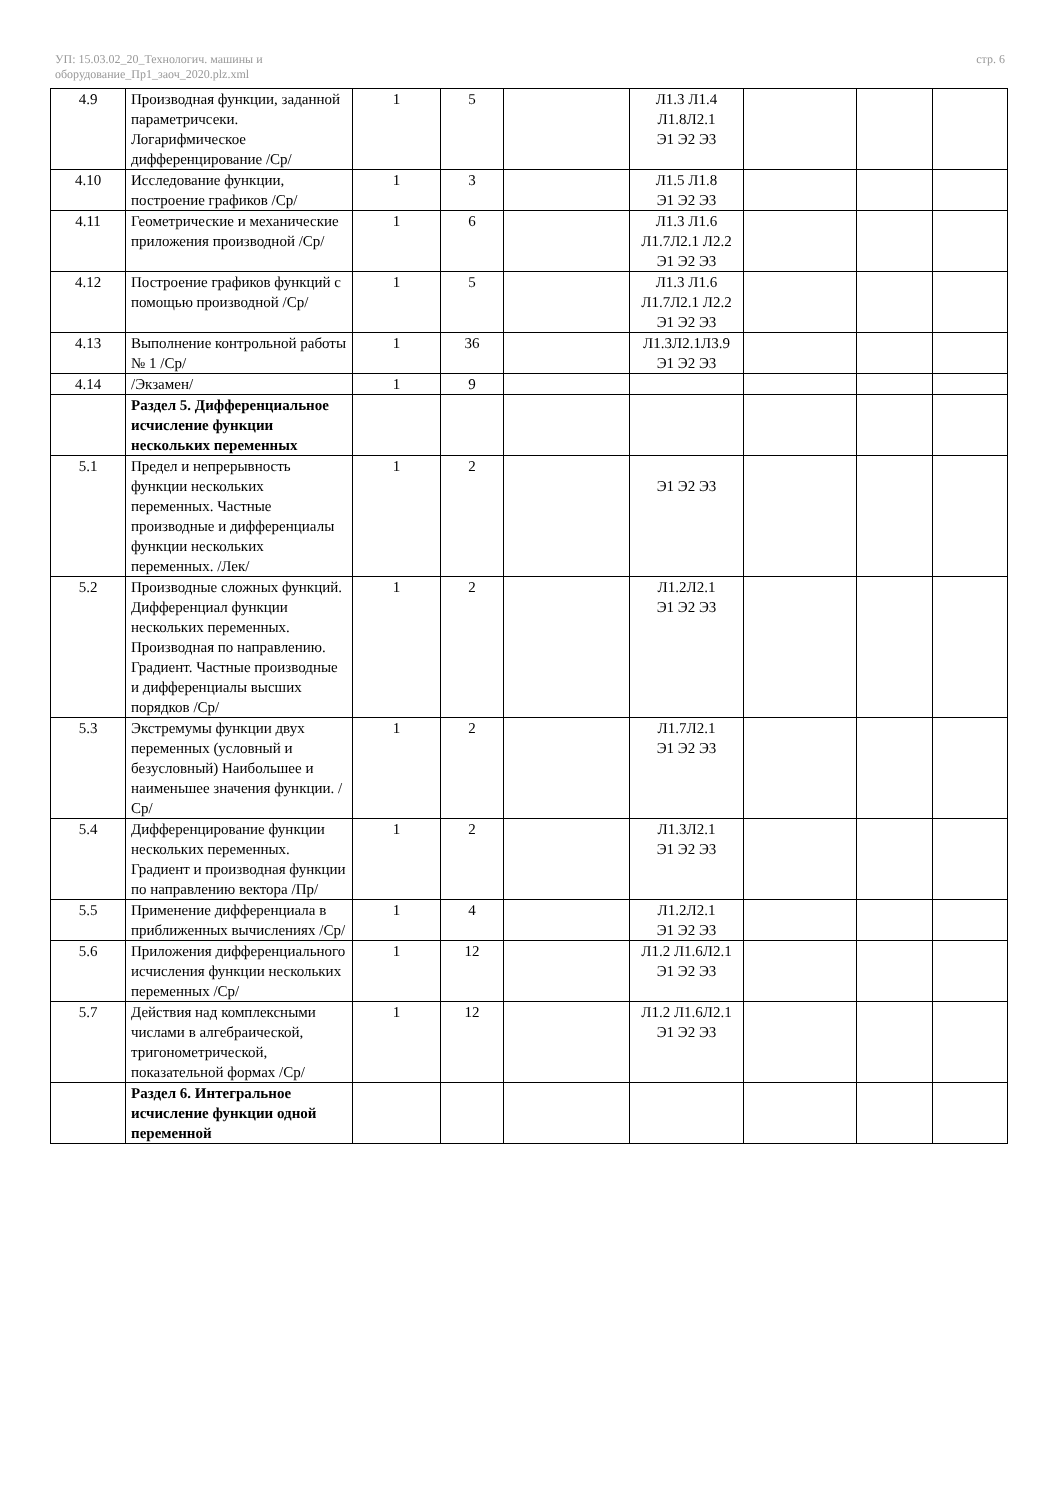УП: 15.03.02_20_Технологич. машины и
оборудование_Пр1_заоч_2020.plz.xml
стр. 6
| 4.9 | Производная функции, заданной параметричсеки. Логарифмическое дифференцирование /Ср/ | 1 | 5 | | Л1.3 Л1.4 Л1.8Л2.1 Э1 Э2 Э3 | | | |
| 4.10 | Исследование функции, построение графиков /Ср/ | 1 | 3 | | Л1.5 Л1.8 Э1 Э2 Э3 | | | |
| 4.11 | Геометрические и механические приложения производной /Ср/ | 1 | 6 | | Л1.3 Л1.6 Л1.7Л2.1 Л2.2 Э1 Э2 Э3 | | | |
| 4.12 | Построение графиков функций с помощью производной /Ср/ | 1 | 5 | | Л1.3 Л1.6 Л1.7Л2.1 Л2.2 Э1 Э2 Э3 | | | |
| 4.13 | Выполнение контрольной работы № 1 /Ср/ | 1 | 36 | | Л1.3Л2.1Л3.9 Э1 Э2 Э3 | | | |
| 4.14 | /Экзамен/ | 1 | 9 | | | | | |
| | Раздел 5. Дифференциальное исчисление функции нескольких переменных | | | | | | | |
| 5.1 | Предел и непрерывность функции нескольких переменных. Частные производные и дифференциалы функции нескольких переменных. /Лек/ | 1 | 2 | | Э1 Э2 Э3 | | | |
| 5.2 | Производные сложных функций. Дифференциал функции нескольких переменных. Производная по направлению. Градиент. Частные производные и дифференциалы высших порядков /Ср/ | 1 | 2 | | Л1.2Л2.1 Э1 Э2 Э3 | | | |
| 5.3 | Экстремумы функции двух переменных (условный и безусловный) Наибольшее и наименьшее значения функции. /Ср/ | 1 | 2 | | Л1.7Л2.1 Э1 Э2 Э3 | | | |
| 5.4 | Дифференцирование функции нескольких переменных. Градиент и производная функции по направлению вектора /Пр/ | 1 | 2 | | Л1.3Л2.1 Э1 Э2 Э3 | | | |
| 5.5 | Применение дифференциала в приближенных вычислениях /Ср/ | 1 | 4 | | Л1.2Л2.1 Э1 Э2 Э3 | | | |
| 5.6 | Приложения дифференциального исчисления функции нескольких переменных /Ср/ | 1 | 12 | | Л1.2 Л1.6Л2.1 Э1 Э2 Э3 | | | |
| 5.7 | Действия над комплексными числами в алгебраической, тригонометрической, показательной формах /Ср/ | 1 | 12 | | Л1.2 Л1.6Л2.1 Э1 Э2 Э3 | | | |
| | Раздел 6. Интегральное исчисление функции одной переменной | | | | | | | |